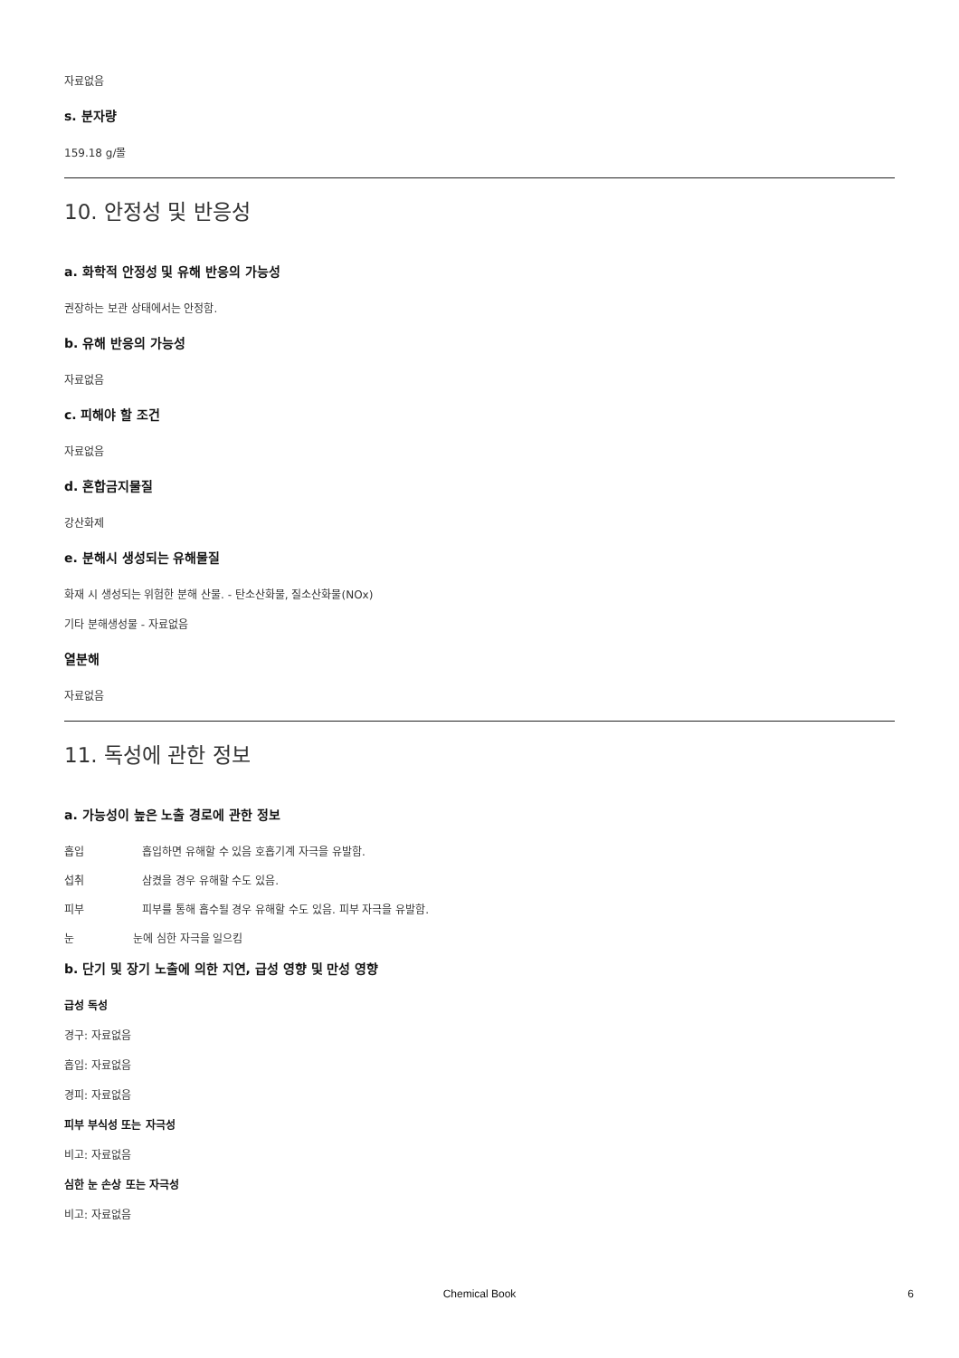자료없음
s. 분자량
159.18 g/몰
10. 안정성 및 반응성
a. 화학적 안정성 및 유해 반응의 가능성
권장하는 보관 상태에서는 안정함.
b. 유해 반응의 가능성
자료없음
c. 피해야 할 조건
자료없음
d. 혼합금지물질
강산화제
e. 분해시 생성되는 유해물질
화재 시 생성되는 위험한 분해 산물. - 탄소산화물, 질소산화물(NOx)
기타 분해생성물 - 자료없음
열분해
자료없음
11. 독성에 관한 정보
a. 가능성이 높은 노출 경로에 관한 정보
흡입 흡입하면 유해할 수 있음 호흡기계 자극을 유발함.
섭취 삼켰을 경우 유해할 수도 있음.
피부 피부를 통해 흡수될 경우 유해할 수도 있음. 피부 자극을 유발함.
눈 눈에 심한 자극을 일으킴
b. 단기 및 장기 노출에 의한 지연, 급성 영향 및 만성 영향
급성 독성
경구: 자료없음
흡입: 자료없음
경피: 자료없음
피부 부식성 또는 자극성
비고: 자료없음
심한 눈 손상 또는 자극성
비고: 자료없음
Chemical Book
6